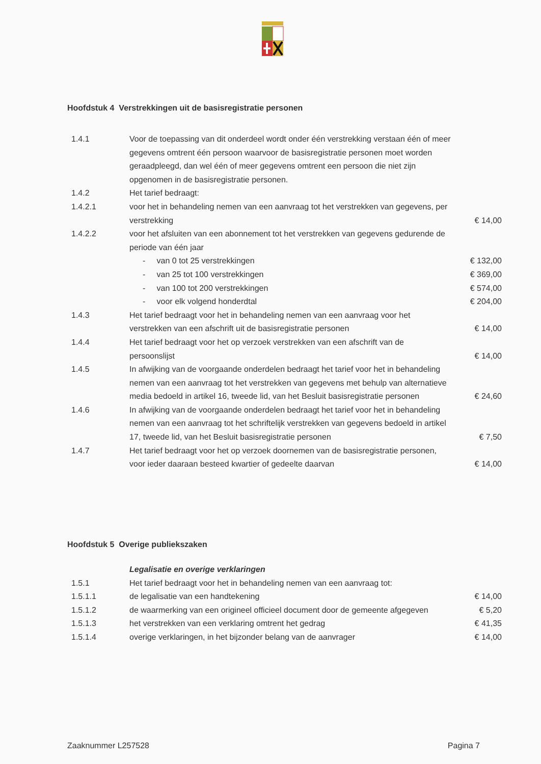Hoofdstuk 4 Verstrekkingen uit de basisregistratie personen
| 1.4.1 | Voor de toepassing van dit onderdeel wordt onder één verstrekking verstaan één of meer gegevens omtrent één persoon waarvoor de basisregistratie personen moet worden geraadpleegd, dan wel één of meer gegevens omtrent een persoon die niet zijn opgenomen in de basisregistratie personen. | |
| 1.4.2 | Het tarief bedraagt: | |
| 1.4.2.1 | voor het in behandeling nemen van een aanvraag tot het verstrekken van gegevens, per verstrekking | € 14,00 |
| 1.4.2.2 | voor het afsluiten van een abonnement tot het verstrekken van gegevens gedurende de periode van één jaar | |
| | - van 0 tot 25 verstrekkingen | € 132,00 |
| | - van 25 tot 100 verstrekkingen | € 369,00 |
| | - van 100 tot 200 verstrekkingen | € 574,00 |
| | - voor elk volgend honderdtal | € 204,00 |
| 1.4.3 | Het tarief bedraagt voor het in behandeling nemen van een aanvraag voor het verstrekken van een afschrift uit de basisregistratie personen | € 14,00 |
| 1.4.4 | Het tarief bedraagt voor het op verzoek verstrekken van een afschrift van de persoonslijst | € 14,00 |
| 1.4.5 | In afwijking van de voorgaande onderdelen bedraagt het tarief voor het in behandeling nemen van een aanvraag tot het verstrekken van gegevens met behulp van alternatieve media bedoeld in artikel 16, tweede lid, van het Besluit basisregistratie personen | € 24,60 |
| 1.4.6 | In afwijking van de voorgaande onderdelen bedraagt het tarief voor het in behandeling nemen van een aanvraag tot het schriftelijk verstrekken van gegevens bedoeld in artikel 17, tweede lid, van het Besluit basisregistratie personen | € 7,50 |
| 1.4.7 | Het tarief bedraagt voor het op verzoek doornemen van de basisregistratie personen, voor ieder daaraan besteed kwartier of gedeelte daarvan | € 14,00 |
Hoofdstuk 5 Overige publiekszaken
| | Legalisatie en overige verklaringen | |
| 1.5.1 | Het tarief bedraagt voor het in behandeling nemen van een aanvraag tot: | |
| 1.5.1.1 | de legalisatie van een handtekening | € 14,00 |
| 1.5.1.2 | de waarmerking van een origineel officieel document door de gemeente afgegeven | € 5,20 |
| 1.5.1.3 | het verstrekken van een verklaring omtrent het gedrag | € 41,35 |
| 1.5.1.4 | overige verklaringen, in het bijzonder belang van de aanvrager | € 14,00 |
Zaaknummer L257528 Pagina 7